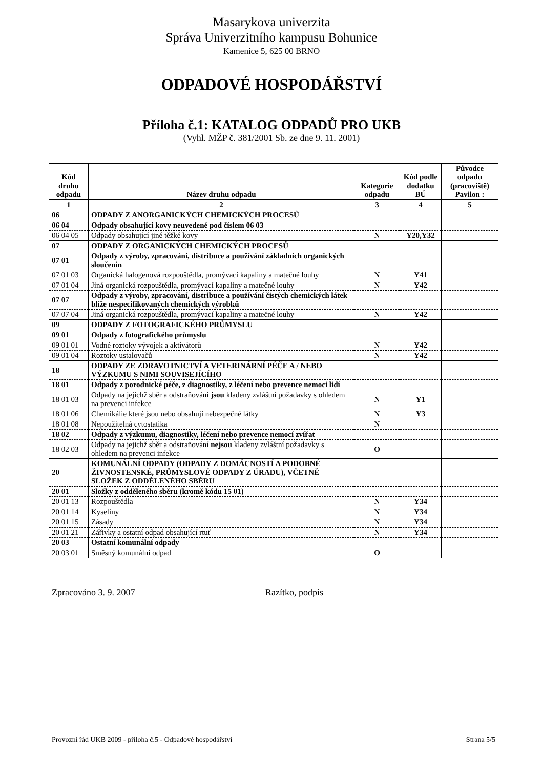Masarykova univerzita
Správa Univerzitního kampusu Bohunice
Kamenice 5, 625 00 BRNO
ODPADOVÉ HOSPODÁŘSTVÍ
Příloha č.1: KATALOG ODPADŮ PRO UKB
(Vyhl. MŽP č. 381/2001 Sb. ze dne 9. 11. 2001)
| Kód druhu odpadu | Název druhu odpadu | Kategorie odpadu | Kód podle dodatku BÚ | Původce odpadu (pracoviště) Pavilon : |
| --- | --- | --- | --- | --- |
| 1 | 2 | 3 | 4 | 5 |
| 06 | ODPADY Z ANORGANICKÝCH CHEMICKÝCH PROCESŮ | | | |
| 06 04 | Odpady obsahující kovy neuvedené pod číslem 06 03 | | | |
| 06 04 05 | Odpady obsahující jiné těžké kovy | N | Y20,Y32 | |
| 07 | ODPADY Z ORGANICKÝCH CHEMICKÝCH PROCESŮ | | | |
| 07 01 | Odpady z výroby, zpracování, distribuce a používání základních organických sloučenin | | | |
| 07 01 03 | Organická halogenová rozpouštědla, promývací kapaliny a matečné louhy | N | Y41 | |
| 07 01 04 | Jiná organická rozpouštědla, promývací kapaliny a matečné louhy | N | Y42 | |
| 07 07 | Odpady z výroby, zpracování, distribuce a používání čistých chemických látek blíže nespecifikovaných chemických výrobků | | | |
| 07 07 04 | Jiná organická rozpouštědla, promývací kapaliny a matečné louhy | N | Y42 | |
| 09 | ODPADY Z FOTOGRAFICKÉHO PRŮMYSLU | | | |
| 09 01 | Odpady z fotografického průmyslu | | | |
| 09 01 01 | Vodné roztoky vývojek a aktivátorů | N | Y42 | |
| 09 01 04 | Roztoky ustalovačů | N | Y42 | |
| 18 | ODPADY ZE ZDRAVOTNICTVÍ A VETERINÁRNÍ PÉČE A / NEBO VÝZKUMU S NIMI SOUVISEJÍCÍHO | | | |
| 18 01 | Odpady z porodnické péče, z diagnostiky, z léčení nebo prevence nemoci lidí | | | |
| 18 01 03 | Odpady na jejichž sběr a odstraňování jsou kladeny zvláštní požadavky s ohledem na prevenci infekce | N | Y1 | |
| 18 01 06 | Chemikálie které jsou nebo obsahují nebezpečné látky | N | Y3 | |
| 18 01 08 | Nepoužitelná cytostatika | N | | |
| 18 02 | Odpady z výzkumu, diagnostiky, léčení nebo prevence nemocí zvířat | | | |
| 18 02 03 | Odpady na jejichž sběr a odstraňování nejsou kladeny zvláštní požadavky s ohledem na prevenci infekce | O | | |
| 20 | KOMUNÁLNÍ ODPADY (ODPADY Z DOMÁCNOSTÍ A PODOBNÉ ŽIVNOSTENSKÉ, PRŮMYSLOVÉ ODPADY Z ÚRADU), VČETNĚ SLOŽEK Z ODDĚLENÉHO SBĚRU | | | |
| 20 01 | Složky z odděleného sběru (kromě kódu 15 01) | | | |
| 20 01 13 | Rozpouštědla | N | Y34 | |
| 20 01 14 | Kyseliny | N | Y34 | |
| 20 01 15 | Zásady | N | Y34 | |
| 20 01 21 | Zářivky a ostatní odpad obsahující rtuť | N | Y34 | |
| 20 03 | Ostatní komunální odpady | | | |
| 20 03 01 | Směsný komunální odpad | O | | |
Zpracováno 3. 9. 2007 Razítko, podpis
Provozní řád UKB 2009 - příloha č.5 - Odpadové hospodářství Strana 5/5